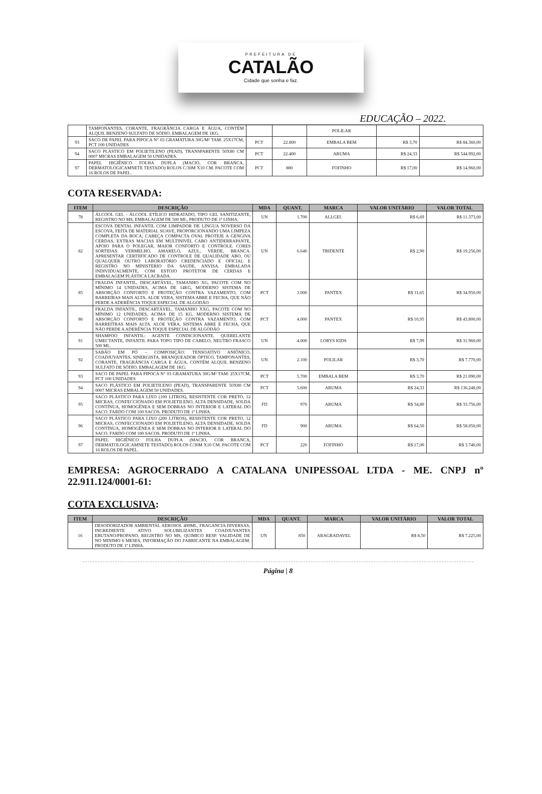PREFEITURA DE
CATALÃO
Cidade que sonha e faz.
EDUCAÇÃO – 2022.
| | TAMPONANTES, CORANTE, FRAGRÂNCIA CARGA E ÁGUA, CONTÉM ALQUIL BENZENO SULFATO DE SÓDIO. EMBALAGEM DE 1KG. | | | POLILAR | | |
| 93 | SACO DE PAPEL PARA PIPOCA N° 03 GRAMATURA 30G/M² TAM: 25X17CM, PCT 100 UNIDADES | PCT | 22.800 | EMBALA BEM | R$ 3,70 | R$ 84.360,00 |
| 94 | SACO PLÁSTICO EM POLIETILENO (PEAD), TRANSPARENTE 50X80 CM 0007 MICRAS EMBALAGEM 50 UNIDADES. | PCT | 22.400 | ARUMA | R$ 24,33 | R$ 544.992,00 |
| 97 | PAPEL HIGIÊNICO FOLHA DUPLA (MACIO, COR BRANCA, DERMATOLOGICAMNETE TESTADO) ROLOS C/30M X10 CM. PACOTE COM 16 ROLOS DE PAPEL. | PCT | 880 | FOFINHO | R$ 17,00 | R$ 14.960,00 |
COTA RESERVADA:
| ITEM | DESCRIÇÃO | MDA | QUANT. | MARCA | VALOR UNITÁRIO | VALOR TOTAL |
| --- | --- | --- | --- | --- | --- | --- |
| 78 | ÁLCOOL GEL - ÁLCOOL ETÍLICO HIDRATADO, TIPO GEL SANITIZANTE, REGISTRO NO MS, EMBALAGEM DE 500 ML, PRODUTO DE 1ª LINHA. | UN | 1.700 | ALLGEL | R$ 6,69 | R$ 11.373,00 |
| 82 | ESCOVA DENTAL INFANTIL COM LIMPADOR DE LINGUA NOVERSO DA ESCOVA, FEITA DE MATERIAL SUAVE, PROPORCIONANDO UMA LIMPEZA COMPLETA DA BOCA; CABEÇA COMPACTA OVAL PROTEJE A GENGIVA CERDAS, EXTRAS MACIAS EM MULTINIVÉL CABO ANTIDERRAPANTE, APOIO PARA O POLEGAR, MAIOR CONFORTO E CONTROLE. CORES SORTIDAS: VERMELHO, AMARELO, AZUL, VERDE, BRANCA. APRESENTAR CERTIIFICADO DE CONTROLE DE QUALIDADE ABO, OU QUALQUER OUTRO LABORATÓRIO CREDENCIADO E OFICIAL E REGISTRO NO MINISTERIO DA SAUDE, ANVISA. EMBALADA INDIVIDUALMENTE, COM ESTOJO PROTETOR DE CERDAS E EMBALAGEM PLÁSTICA LACRADA. | UN | 6.640 | TRIDENTE | R$ 2,90 | R$ 19.256,00 |
| 85 | FRALDA INFANTIL, DESCARTÁVEL, TAMANHO XG, PACOTE COM NO MÍNIMO 14 UNIDADES, ACIMA DE 14KG, MODERNO SISTEMA DE ABSORÇÃO CONFORTO E PROTEÇÃO CONTRA VAZAMENTO, COM BARREIRAS MAIS ALTA. ALOE VERA, SISTEMA ABRE E FECHA, QUE NÃO PERDE A ADERÊNCIA TOQUE ESPECIAL DE ALGODÃO | PCT | 3.000 | PANTEX | R$ 11,65 | R$ 34.950,00 |
| 86 | FRALDA INFANTIL, DESCARTÁVEL, TAMANHO XXG, PACOTE COM NO MÍNIMO 12 UNIDADES, ACIMA DE 15 KG, MODERNO SISTEMA DE ABSORÇÃO CONFORTO E PROTEÇÃO CONTRA VAZAMENTO, COM BARREITRAS MAIS ALTA. ALOE VERA, SISTEMA ABRE E FECHA, QUE NÃO PERDE A ADERÊNCIA TOQUE ESPECIAL DE ALGODÃO | PCT | 4.000 | PANTEX | R$ 10,95 | R$ 43.800,00 |
| 91 | SHAMPOO INFANTIL: AGENTE CONDICIONANTE, QUERELANTE UMECTANTE, INFANTIL PARA TOPO TIPO DE CABELO, NEUTRO FRASCO 500 ML. | UN | 4.000 | LORYS KIDS | R$ 7,99 | R$ 31.960,00 |
| 92 | SABÃO EM PÓ – COMPOSIÇÃO: TENSOATIVO ANIÔNICO, COADJUVANTES, SINERGISTA, BRANQUEADOR ÓPTICO, TAMPONANTES, CORANTE, FRAGRÂNCIA CARGA E ÁGUA, CONTÉM ALQUIL BENZENO SULFATO DE SÓDIO. EMBALAGEM DE 1KG. | UN | 2.100 | POLILAR | R$ 3,70 | R$ 7.770,00 |
| 93 | SACO DE PAPEL PARA PIPOCA N° 03 GRAMATURA 30G/M² TAM: 25X17CM, PCT 100 UNIDADES | PCT | 5.700 | EMBALA BEM | R$ 3,70 | R$ 21.090,00 |
| 94 | SACO PLÁSTICO EM POLIETILENO (PEAD), TRANSPARENTE 50X80 CM 0007 MICRAS EMBALAGEM 50 UNIDADES. | PCT | 5.600 | ARUMA | R$ 24,33 | R$ 136.248,00 |
| 95 | SACO PLÁSTICO PARA LIXO (100 LITROS), RESISTENTE COR PRETO, 12 MICRAS, CONFECCIONADO EM POLIETILENO, ALTA DENSIDADE, SOLDA CONTÍNUA, HOMOGÊNEA E SEM DOBRAS NO INTERIOR E LATERAL DO SACO. FARDO COM 100 SACOS. PRODUTO DE 1ª LINHA. | FD | 970 | ARUMA | R$ 34,80 | R$ 33.756,00 |
| 96 | SACO PLÁSTICO PARA LIXO (200 LITROS), RESISTENTE COR PRETO, 12 MICRAS, CONFECCIONADO EM POLIETILENO, ALTA DENSIDADE, SOLDA CONTÍNUA, HOMOGÊNEA E SEM DOBRAS NO INTERIOR E LATERAL DO SACO. FARDO COM 100 SACOS. PRODUTO DE 1ª LINHA. | FD | 900 | ARUMA | R$ 64,50 | R$ 58.050,00 |
| 97 | PAPEL HIGIÊNICO FOLHA DUPLA (MACIO, COR BRANCA, DERMATOLOGICAMNETE TESTADO) ROLOS C/30M X10 CM. PACOTE COM 16 ROLOS DE PAPEL. | PCT | 220 | FOFINHO | R$ 17,00 | R$ 3.740,00 |
EMPRESA: AGROCERRADO A CATALANA UNIPESSOAL LTDA - ME. CNPJ nº 22.911.124/0001-61:
COTA EXCLUSIVA:
| ITEM | DESCRIÇÃO | MDA | QUANT. | MARCA | VALOR UNITÁRIO | VALOR TOTAL |
| --- | --- | --- | --- | --- | --- | --- |
| 16 | DESODORIZADOR AMBIENTAL AEROSOL 400ML, FRAGANCIA DIVERSAS, INGREDIENTE ATIVO SOLUBILIZANTES COADJUVANTES EBUTANO/PROPANO, REGISTRO NO MS, QUIMICO RESP. VALIDADE DE NO MINIMO 6 MESES, INFORMAÇÃO DO FABRICANTE NA EMBALAGEM. PRODUTO DE 1ª LINHA. | UN | 850 | ARAGRADAVEL | R$ 8,50 | R$ 7.225,00 |
Página | 8